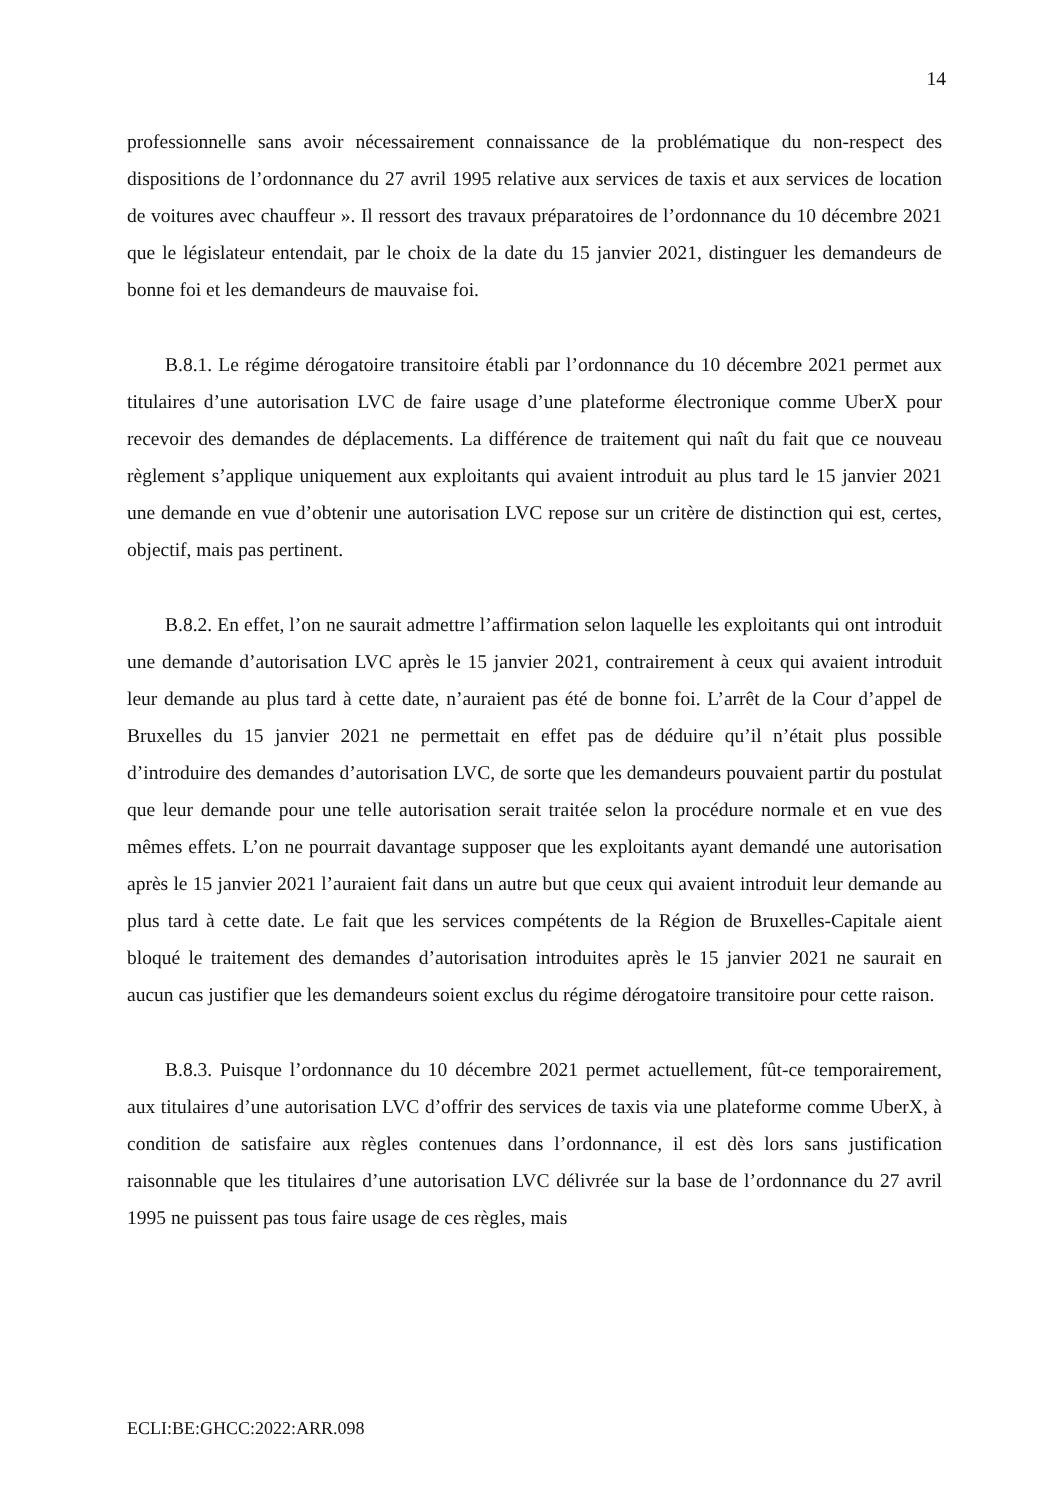14
professionnelle sans avoir nécessairement connaissance de la problématique du non-respect des dispositions de l’ordonnance du 27 avril 1995 relative aux services de taxis et aux services de location de voitures avec chauffeur ». Il ressort des travaux préparatoires de l’ordonnance du 10 décembre 2021 que le législateur entendait, par le choix de la date du 15 janvier 2021, distinguer les demandeurs de bonne foi et les demandeurs de mauvaise foi.
B.8.1. Le régime dérogatoire transitoire établi par l’ordonnance du 10 décembre 2021 permet aux titulaires d’une autorisation LVC de faire usage d’une plateforme électronique comme UberX pour recevoir des demandes de déplacements. La différence de traitement qui naît du fait que ce nouveau règlement s’applique uniquement aux exploitants qui avaient introduit au plus tard le 15 janvier 2021 une demande en vue d’obtenir une autorisation LVC repose sur un critère de distinction qui est, certes, objectif, mais pas pertinent.
B.8.2. En effet, l’on ne saurait admettre l’affirmation selon laquelle les exploitants qui ont introduit une demande d’autorisation LVC après le 15 janvier 2021, contrairement à ceux qui avaient introduit leur demande au plus tard à cette date, n’auraient pas été de bonne foi. L’arrêt de la Cour d’appel de Bruxelles du 15 janvier 2021 ne permettait en effet pas de déduire qu’il n’était plus possible d’introduire des demandes d’autorisation LVC, de sorte que les demandeurs pouvaient partir du postulat que leur demande pour une telle autorisation serait traitée selon la procédure normale et en vue des mêmes effets. L’on ne pourrait davantage supposer que les exploitants ayant demandé une autorisation après le 15 janvier 2021 l’auraient fait dans un autre but que ceux qui avaient introduit leur demande au plus tard à cette date. Le fait que les services compétents de la Région de Bruxelles-Capitale aient bloqué le traitement des demandes d’autorisation introduites après le 15 janvier 2021 ne saurait en aucun cas justifier que les demandeurs soient exclus du régime dérogatoire transitoire pour cette raison.
B.8.3. Puisque l’ordonnance du 10 décembre 2021 permet actuellement, fût-ce temporairement, aux titulaires d’une autorisation LVC d’offrir des services de taxis via une plateforme comme UberX, à condition de satisfaire aux règles contenues dans l’ordonnance, il est dès lors sans justification raisonnable que les titulaires d’une autorisation LVC délivrée sur la base de l’ordonnance du 27 avril 1995 ne puissent pas tous faire usage de ces règles, mais
ECLI:BE:GHCC:2022:ARR.098